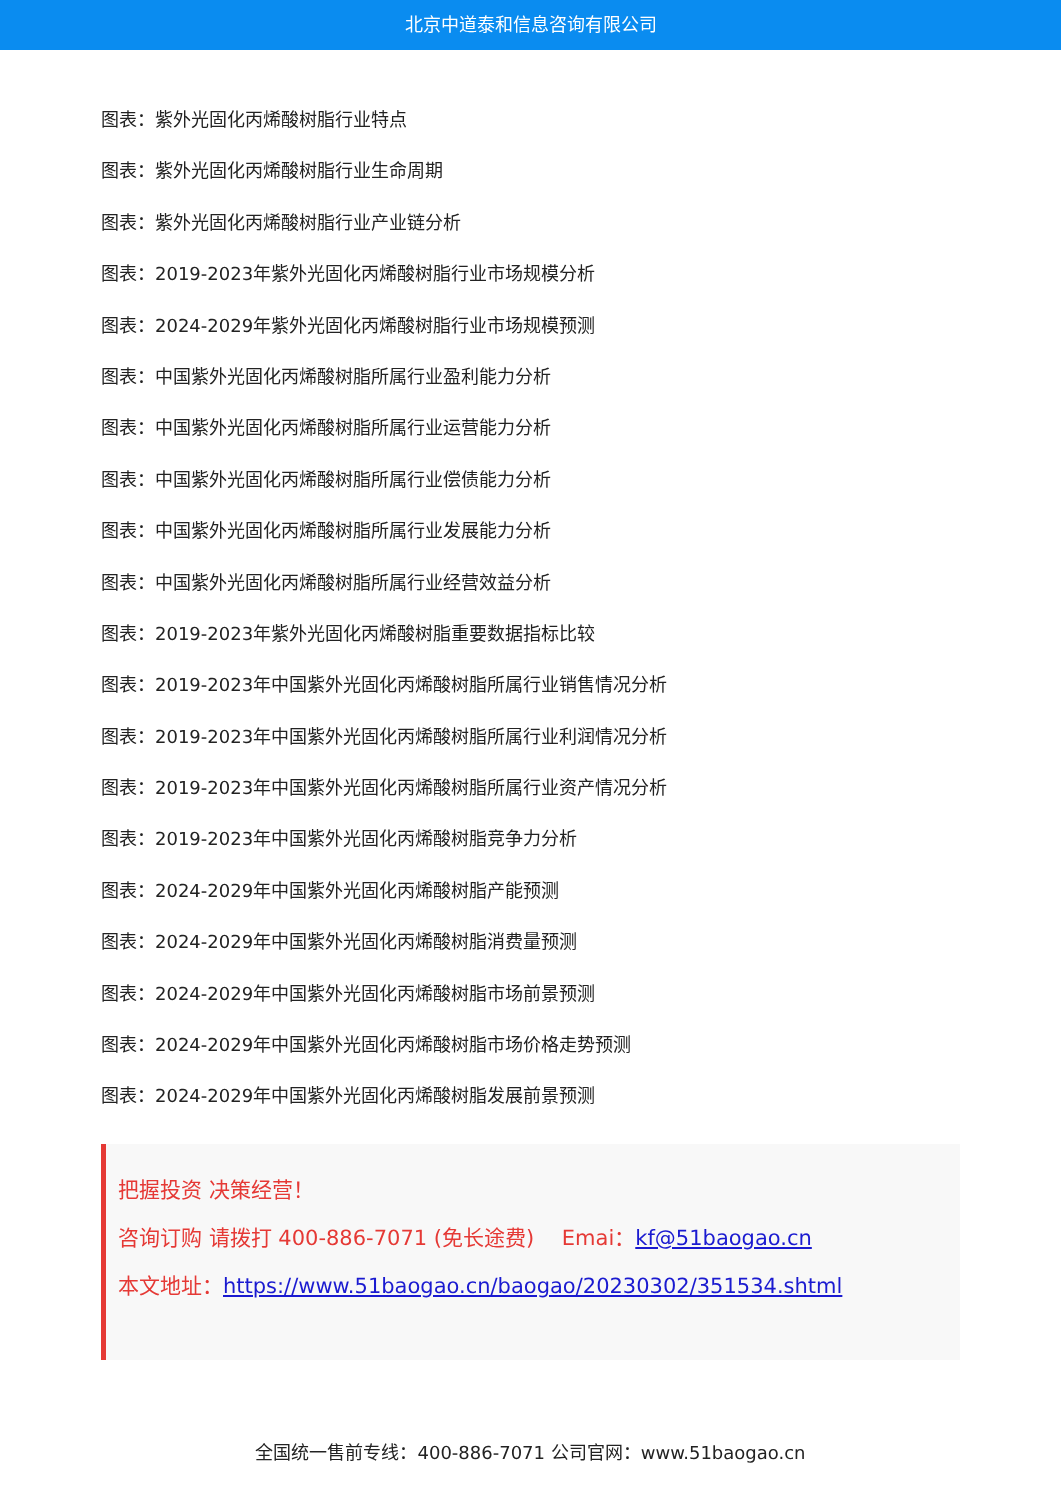北京中道泰和信息咨询有限公司
图表：紫外光固化丙烯酸树脂行业特点
图表：紫外光固化丙烯酸树脂行业生命周期
图表：紫外光固化丙烯酸树脂行业产业链分析
图表：2019-2023年紫外光固化丙烯酸树脂行业市场规模分析
图表：2024-2029年紫外光固化丙烯酸树脂行业市场规模预测
图表：中国紫外光固化丙烯酸树脂所属行业盈利能力分析
图表：中国紫外光固化丙烯酸树脂所属行业运营能力分析
图表：中国紫外光固化丙烯酸树脂所属行业偿债能力分析
图表：中国紫外光固化丙烯酸树脂所属行业发展能力分析
图表：中国紫外光固化丙烯酸树脂所属行业经营效益分析
图表：2019-2023年紫外光固化丙烯酸树脂重要数据指标比较
图表：2019-2023年中国紫外光固化丙烯酸树脂所属行业销售情况分析
图表：2019-2023年中国紫外光固化丙烯酸树脂所属行业利润情况分析
图表：2019-2023年中国紫外光固化丙烯酸树脂所属行业资产情况分析
图表：2019-2023年中国紫外光固化丙烯酸树脂竞争力分析
图表：2024-2029年中国紫外光固化丙烯酸树脂产能预测
图表：2024-2029年中国紫外光固化丙烯酸树脂消费量预测
图表：2024-2029年中国紫外光固化丙烯酸树脂市场前景预测
图表：2024-2029年中国紫外光固化丙烯酸树脂市场价格走势预测
图表：2024-2029年中国紫外光固化丙烯酸树脂发展前景预测
把握投资 决策经营！
咨询订购 请拨打 400-886-7071 (免长途费)　 Emai：kf@51baogao.cn
本文地址：https://www.51baogao.cn/baogao/20230302/351534.shtml
全国统一售前专线：400-886-7071 公司官网：www.51baogao.cn